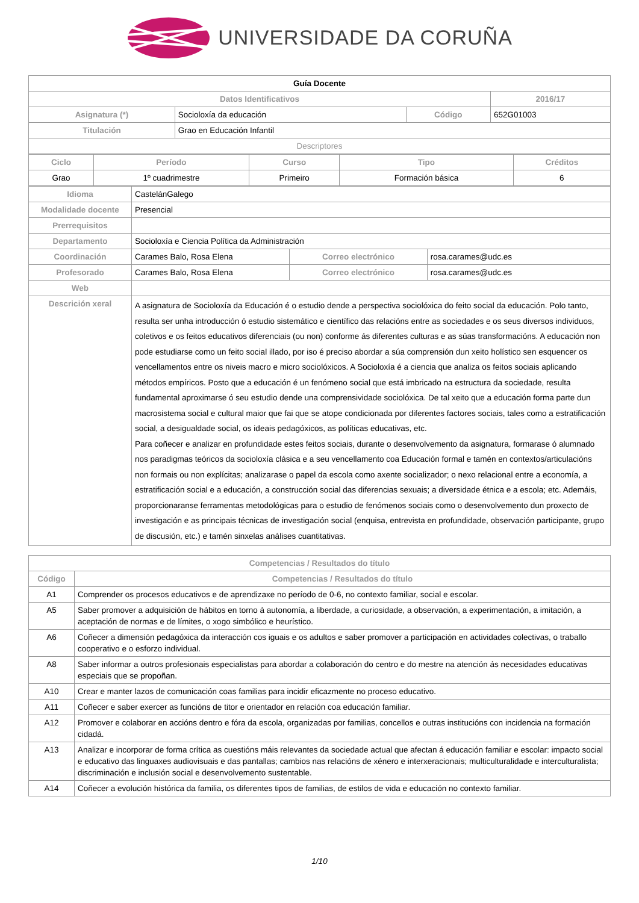UNIVERSIDADE DA CORUÑA
| Guía Docente | | | |
| Datos Identificativos | | | 2016/17 |
| Asignatura (*) | Socioloxía da educación | Código | 652G01003 |
| Titulación | Grao en Educación Infantil | | |
| Descriptores | | | |
| Ciclo | Período | Curso | Tipo | Créditos |
| --- | --- | --- | --- | --- |
| Grao | 1º cuadrimestre | Primeiro | Formación básica | 6 |
| Idioma | CastelánGalego | | |
| Modalidade docente | Presencial | | |
| Prerrequisitos | | | |
| Departamento | Socioloxía e Ciencia Política da Administración | | |
| Coordinación | Carames Balo, Rosa Elena | Correo electrónico | rosa.carames@udc.es |
| Profesorado | Carames Balo, Rosa Elena | Correo electrónico | rosa.carames@udc.es |
| Web | | | |
| Descrición xeral | A asignatura de Socioloxía da Educación é o estudio dende a perspectiva sociolóxica do feito social da educación. Polo tanto, resulta ser unha introducción ó estudio sistemático e científico das relacións entre as sociedades e os seus diversos individuos, coletivos e os feitos educativos diferenciais (ou non) conforme ás diferentes culturas e as súas transformacións. A educación non pode estudiarse como un feito social illado, por iso é preciso abordar a súa comprensión dun xeito holístico sen esquencer os vencellamentos entre os niveis macro e micro sociolóxicos. A Socioloxía é a ciencia que analiza os feitos sociais aplicando métodos empíricos. Posto que a educación é un fenómeno social que está imbricado na estructura da sociedade, resulta fundamental aproximarse ó seu estudio dende una comprensividade sociolóxica. De tal xeito que a educación forma parte dun macrosistema social e cultural maior que fai que se atope condicionada por diferentes factores sociais, tales como a estratificación social, a desigualdade social, os ideais pedagóxicos, as políticas educativas, etc. Para coñecer e analizar en profundidade estes feitos sociais, durante o desenvolvemento da asignatura, formarase ó alumnado nos paradigmas teóricos da socioloxía clásica e a seu vencellamento coa Educación formal e tamén en contextos/articulacións non formais ou non explícitas; analizarase o papel da escola como axente socializador; o nexo relacional entre a economía, a estratificación social e a educación, a construcción social das diferencias sexuais; a diversidade étnica e a escola; etc. Ademáis, proporcionaranse ferramentas metodológicas para o estudio de fenómenos sociais como o desenvolvemento dun proxecto de investigación e as principais técnicas de investigación social (enquisa, entrevista en profundidade, observación participante, grupo de discusión, etc.) e tamén sinxelas análises cuantitativas. | | |
| Competencias / Resultados do título | |
| --- | --- |
| Código | Competencias / Resultados do título |
| A1 | Comprender os procesos educativos e de aprendizaxe no período de 0-6, no contexto familiar, social e escolar. |
| A5 | Saber promover a adquisición de hábitos en torno á autonomía, a liberdade, a curiosidade, a observación, a experimentación, a imitación, a aceptación de normas e de límites, o xogo simbólico e heurístico. |
| A6 | Coñecer a dimensión pedagóxica da interacción cos iguais e os adultos e saber promover a participación en actividades colectivas, o traballo cooperativo e o esforzo individual. |
| A8 | Saber informar a outros profesionais especialistas para abordar a colaboración do centro e do mestre na atención ás necesidades educativas especiais que se propoñan. |
| A10 | Crear e manter lazos de comunicación coas familias para incidir eficazmente no proceso educativo. |
| A11 | Coñecer e saber exercer as funcións de titor e orientador en relación coa educación familiar. |
| A12 | Promover e colaborar en accións dentro e fóra da escola, organizadas por familias, concellos e outras institucións con incidencia na formación cidadá. |
| A13 | Analizar e incorporar de forma crítica as cuestións máis relevantes da sociedade actual que afectan á educación familiar e escolar: impacto social e educativo das linguaxes audiovisuais e das pantallas; cambios nas relacións de xénero e interxeracionais; multiculturalidade e interculturalista; discriminación e inclusión social e desenvolvemento sustentable. |
| A14 | Coñecer a evolución histórica da familia, os diferentes tipos de familias, de estilos de vida e educación no contexto familiar. |
1/10